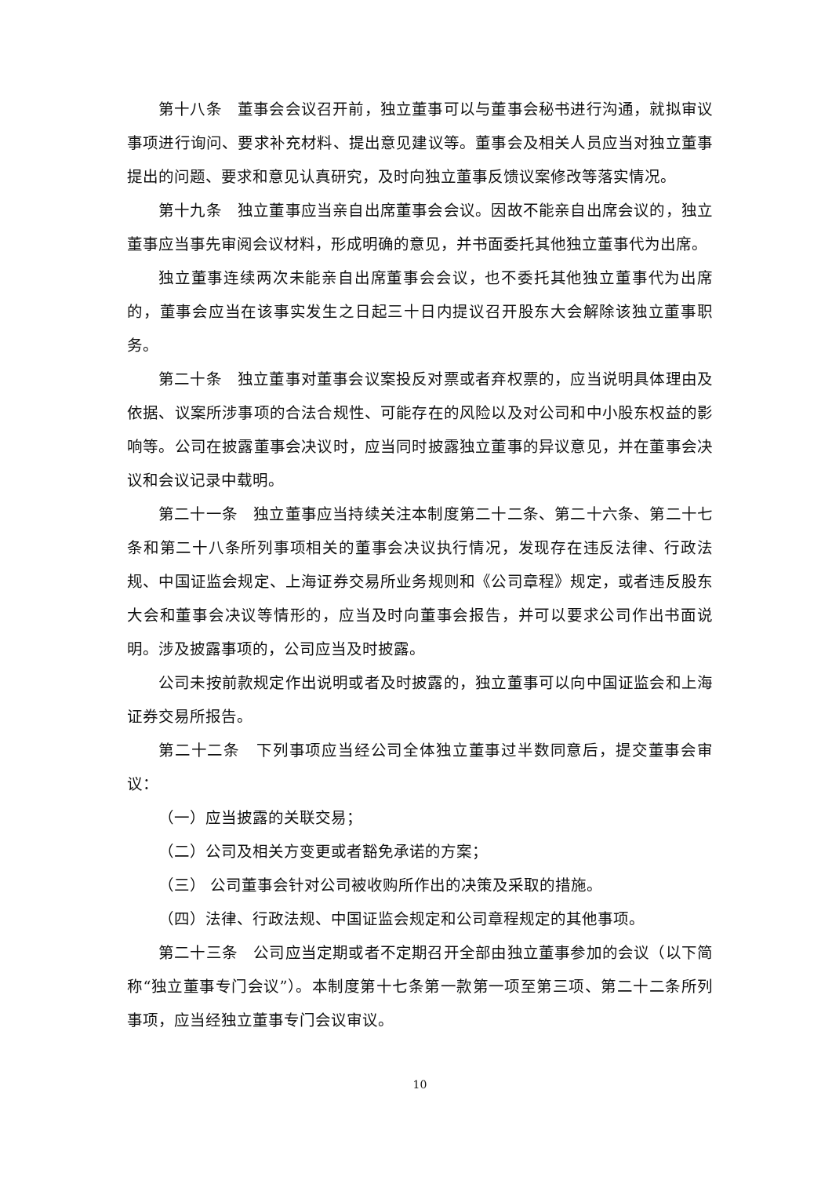第十八条　董事会会议召开前，独立董事可以与董事会秘书进行沟通，就拟审议事项进行询问、要求补充材料、提出意见建议等。董事会及相关人员应当对独立董事提出的问题、要求和意见认真研究，及时向独立董事反馈议案修改等落实情况。
第十九条　独立董事应当亲自出席董事会会议。因故不能亲自出席会议的，独立董事应当事先审阅会议材料，形成明确的意见，并书面委托其他独立董事代为出席。
独立董事连续两次未能亲自出席董事会会议，也不委托其他独立董事代为出席的，董事会应当在该事实发生之日起三十日内提议召开股东大会解除该独立董事职务。
第二十条　独立董事对董事会议案投反对票或者弃权票的，应当说明具体理由及依据、议案所涉事项的合法合规性、可能存在的风险以及对公司和中小股东权益的影响等。公司在披露董事会决议时，应当同时披露独立董事的异议意见，并在董事会决议和会议记录中载明。
第二十一条　独立董事应当持续关注本制度第二十二条、第二十六条、第二十七条和第二十八条所列事项相关的董事会决议执行情况，发现存在违反法律、行政法规、中国证监会规定、上海证券交易所业务规则和《公司章程》规定，或者违反股东大会和董事会决议等情形的，应当及时向董事会报告，并可以要求公司作出书面说明。涉及披露事项的，公司应当及时披露。
公司未按前款规定作出说明或者及时披露的，独立董事可以向中国证监会和上海证券交易所报告。
第二十二条　下列事项应当经公司全体独立董事过半数同意后，提交董事会审议：
（一）应当披露的关联交易；
（二）公司及相关方变更或者豁免承诺的方案；
（三） 公司董事会针对公司被收购所作出的决策及采取的措施。
（四）法律、行政法规、中国证监会规定和公司章程规定的其他事项。
第二十三条　公司应当定期或者不定期召开全部由独立董事参加的会议（以下简称“独立董事专门会议”）。本制度第十七条第一款第一项至第三项、第二十二条所列事项，应当经独立董事专门会议审议。
10